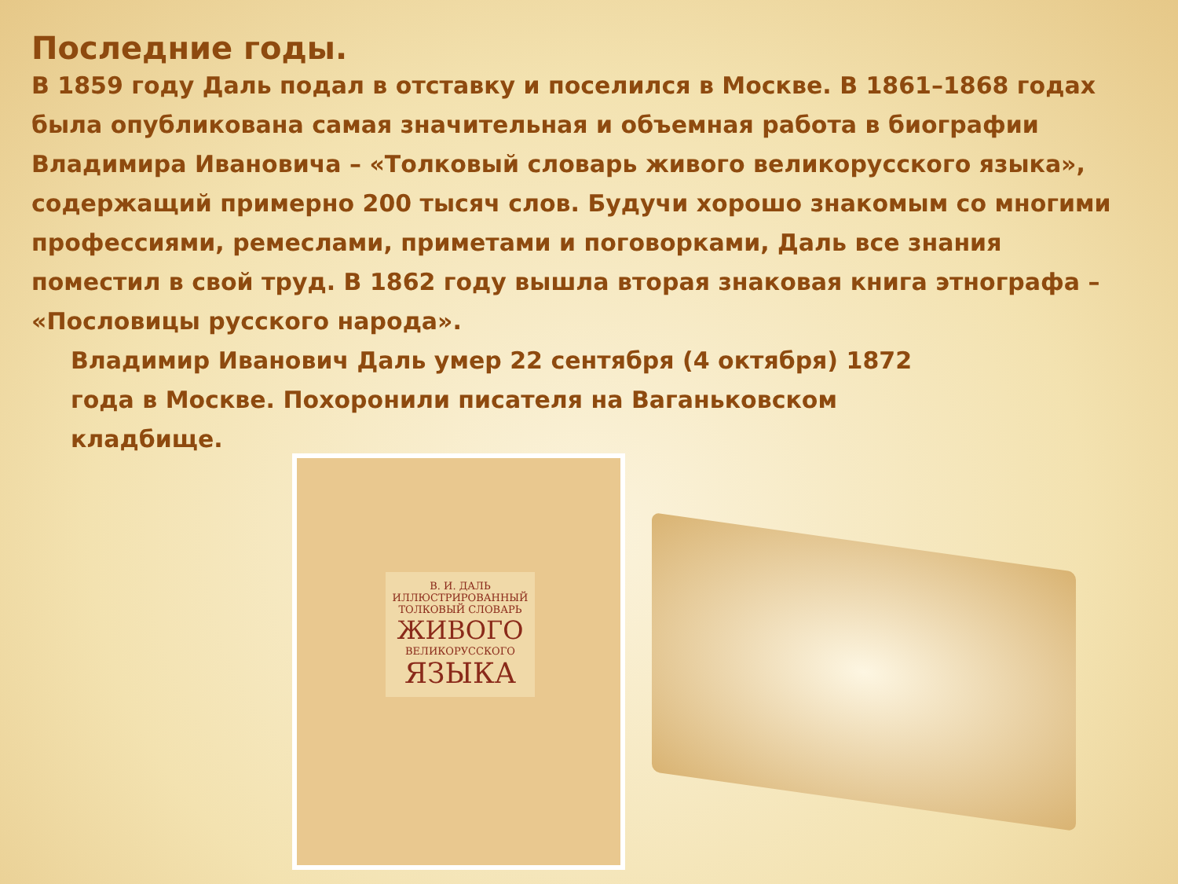Последние годы.
В 1859 году Даль подал в отставку и поселился в Москве. В 1861–1868 годах была опубликована самая значительная и объемная работа в биографии Владимира Ивановича – «Толковый словарь живого великорусского языка», содержащий примерно 200 тысяч слов. Будучи хорошо знакомым со многими профессиями, ремеслами, приметами и поговорками, Даль все знания поместил в свой труд. В 1862 году вышла вторая знаковая книга этнографа – «Пословицы русского народа».
Владимир Иванович Даль умер 22 сентября (4 октября) 1872 года в Москве. Похоронили писателя на Ваганьковском кладбище.
В. И. ДАЛЬ
ИЛЛЮСТРИРОВАННЫЙ ТОЛКОВЫЙ СЛОВАРЬ
ЖИВОГО
ВЕЛИКОРУССКОГО
ЯЗЫКА